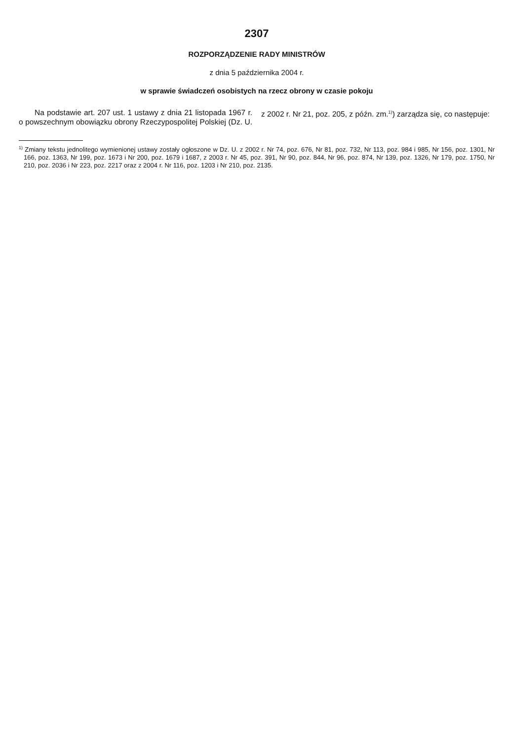2307
ROZPORZĄDZENIE RADY MINISTRÓW
z dnia 5 października 2004 r.
w sprawie świadczeń osobistych na rzecz obrony w czasie pokoju
Na podstawie art. 207 ust. 1 ustawy z dnia 21 listopada 1967 r. o powszechnym obowiązku obrony Rzeczypospolitej Polskiej (Dz. U. z 2002 r. Nr 21, poz. 205, z późn. zm.<sup>1)</sup>) zarządza się, co następuje:
<sup>1)</sup> Zmiany tekstu jednolitego wymienionej ustawy zostały ogłoszone w Dz. U. z 2002 r. Nr 74, poz. 676, Nr 81, poz. 732, Nr 113, poz. 984 i 985, Nr 156, poz. 1301, Nr 166, poz. 1363, Nr 199, poz. 1673 i Nr 200, poz. 1679 i 1687, z 2003 r. Nr 45, poz. 391, Nr 90, poz. 844, Nr 96, poz. 874, Nr 139, poz. 1326, Nr 179, poz. 1750, Nr 210, poz. 2036 i Nr 223, poz. 2217 oraz z 2004 r. Nr 116, poz. 1203 i Nr 210, poz. 2135.